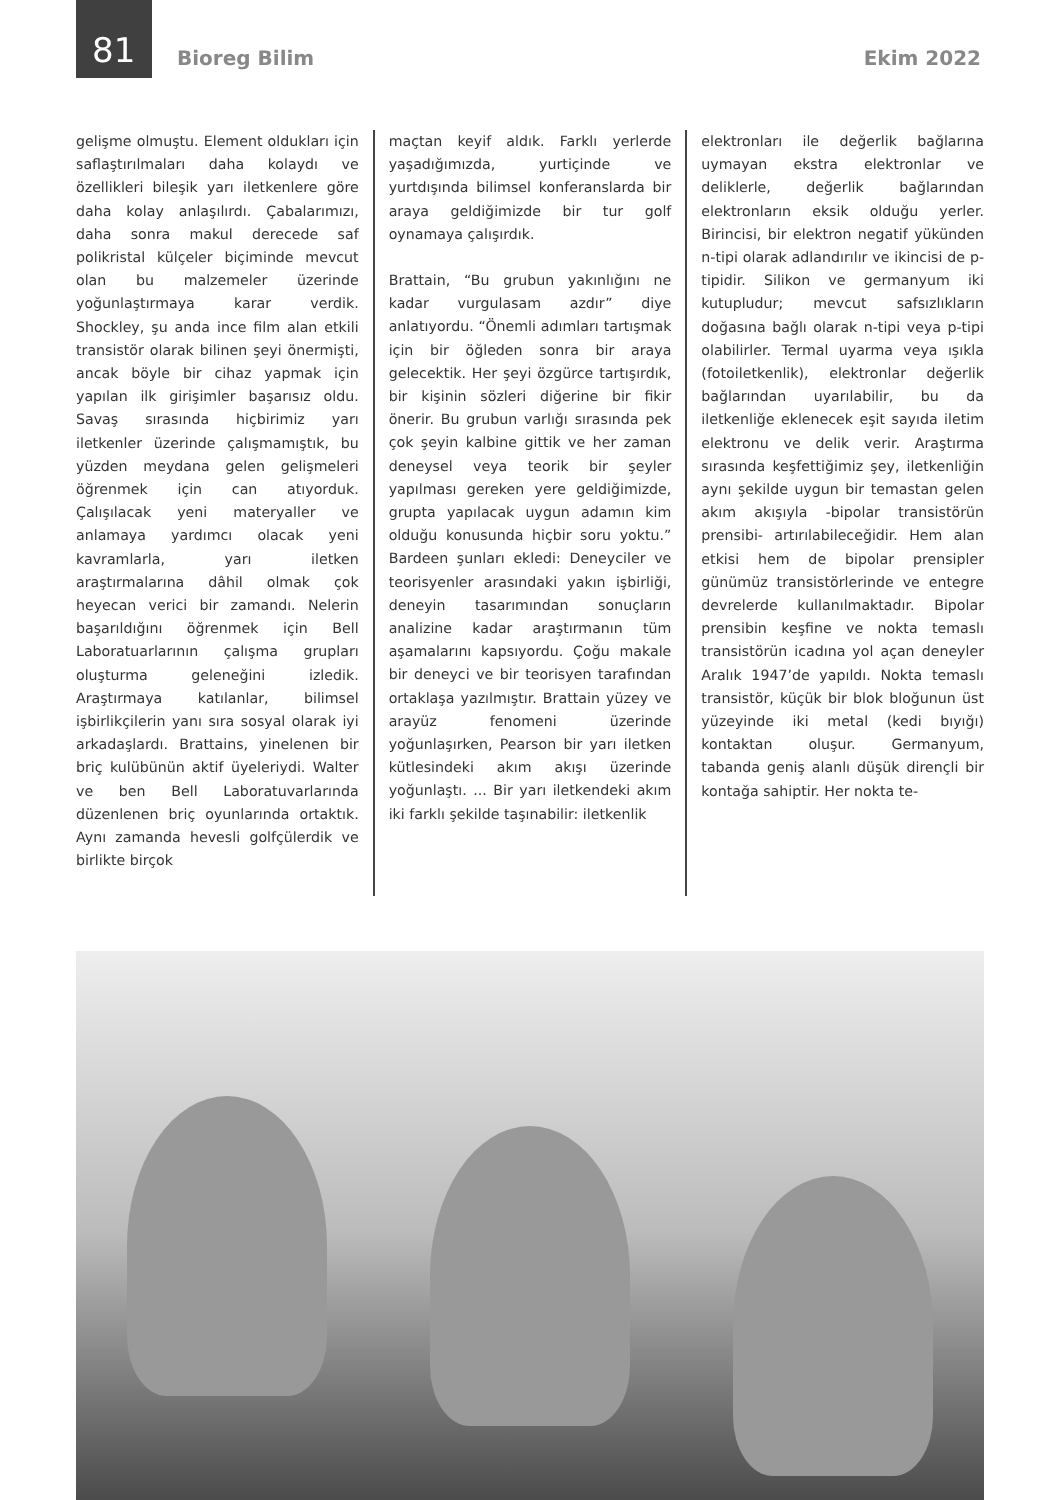81 Bioreg Bilim Ekim 2022
gelişme olmuştu. Element oldukları için saflaştırılmaları daha kolaydı ve özellikleri bileşik yarı iletkenlere göre daha kolay anlaşılırdı. Çabalarımızı, daha sonra makul derecede saf polikristal külçeler biçiminde mevcut olan bu malzemeler üzerinde yoğunlaştırmaya karar verdik. Shockley, şu anda ince film alan etkili transistör olarak bilinen şeyi önermişti, ancak böyle bir cihaz yapmak için yapılan ilk girişimler başarısız oldu. Savaş sırasında hiçbirimiz yarı iletkenler üzerinde çalışmamıştık, bu yüzden meydana gelen gelişmeleri öğrenmek için can atıyorduk. Çalışılacak yeni materyaller ve anlamaya yardımcı olacak yeni kavramlarla, yarı iletken araştırmalarına dâhil olmak çok heyecan verici bir zamandı. Nelerin başarıldığını öğrenmek için Bell Laboratuarlarının çalışma grupları oluşturma geleneğini izledik. Araştırmaya katılanlar, bilimsel işbirlikçilerin yanı sıra sosyal olarak iyi arkadaşlardı. Brattains, yinelenen bir briç kulübünün aktif üyeleriydi. Walter ve ben Bell Laboratuvarlarında düzenlenen briç oyunlarında ortaktık. Aynı zamanda hevesli golfçülerdik ve birlikte birçok
maçtan keyif aldık. Farklı yerlerde yaşadığımızda, yurtiçinde ve yurtdışında bilimsel konferanslarda bir araya geldiğimizde bir tur golf oynamaya çalışırdık.
Brattain, “Bu grubun yakınlığını ne kadar vurgulasam azdır” diye anlatıyordu. “Önemli adımları tartışmak için bir öğleden sonra bir araya gelecektik. Her şeyi özgürce tartışırdık, bir kişinin sözleri diğerine bir fikir önerir. Bu grubun varlığı sırasında pek çok şeyin kalbine gittik ve her zaman deneysel veya teorik bir şeyler yapılması gereken yere geldiğimizde, grupta yapılacak uygun adamın kim olduğu konusunda hiçbir soru yoktu.” Bardeen şunları ekledi: Deneyciler ve teorisyenler arasındaki yakın işbirliği, deneyin tasarımından sonuçların analizine kadar araştırmanın tüm aşamalarını kapsıyordu. Çoğu makale bir deneyci ve bir teorisyen tarafından ortaklaşa yazılmıştır. Brattain yüzey ve arayüz fenomeni üzerinde yoğunlaşırken, Pearson bir yarı iletken kütlesindeki akım akışı üzerinde yoğunlaştı. ... Bir yarı iletkendeki akım iki farklı şekilde taşınabilir: iletkenlik
elektronları ile değerlik bağlarına uymayan ekstra elektronlar ve deliklerle, değerlik bağlarından elektronların eksik olduğu yerler. Birincisi, bir elektron negatif yükünden n-tipi olarak adlandırılır ve ikincisi de p-tipidir. Silikon ve germanyum iki kutupludur; mevcut safsızlıkların doğasına bağlı olarak n-tipi veya p-tipi olabilirler. Termal uyarma veya ışıkla (fotoiletkenlik), elektronlar değerlik bağlarından uyarılabilir, bu da iletkenliğe eklenecek eşit sayıda iletim elektronu ve delik verir. Araştırma sırasında keşfettiğimiz şey, iletkenliğin aynı şekilde uygun bir temastan gelen akım akışıyla -bipolar transistörün prensibi- artırılabileceğidir. Hem alan etkisi hem de bipolar prensipler günümüz transistörlerinde ve entegre devrelerde kullanılmaktadır. Bipolar prensibin keşfine ve nokta temaslı transistörün icadına yol açan deneyler Aralık 1947’de yapıldı. Nokta temaslı transistör, küçük bir blok bloğunun üst yüzeyinde iki metal (kedi bıyığı) kontaktan oluşur. Germanyum, tabanda geniş alanlı düşük dirençli bir kontağa sahiptir. Her nokta te-